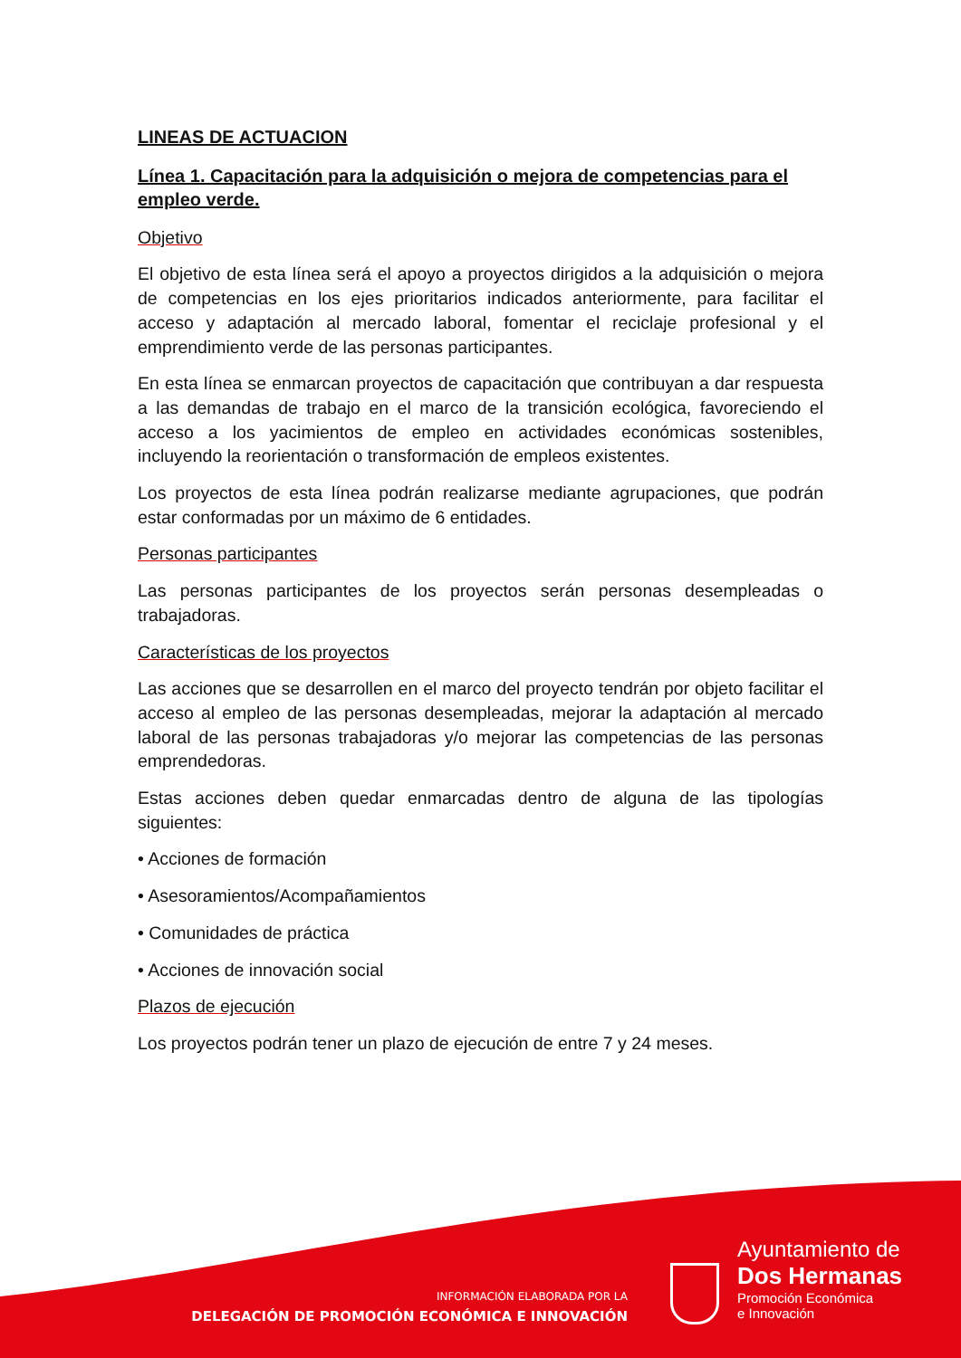LINEAS DE ACTUACION
Línea 1. Capacitación para la adquisición o mejora de competencias para el empleo verde.
Objetivo
El objetivo de esta línea será el apoyo a proyectos dirigidos a la adquisición o mejora de competencias en los ejes prioritarios indicados anteriormente, para facilitar el acceso y adaptación al mercado laboral, fomentar el reciclaje profesional y el emprendimiento verde de las personas participantes.
En esta línea se enmarcan proyectos de capacitación que contribuyan a dar respuesta a las demandas de trabajo en el marco de la transición ecológica, favoreciendo el acceso a los yacimientos de empleo en actividades económicas sostenibles, incluyendo la reorientación o transformación de empleos existentes.
Los proyectos de esta línea podrán realizarse mediante agrupaciones, que podrán estar conformadas por un máximo de 6 entidades.
Personas participantes
Las personas participantes de los proyectos serán personas desempleadas o trabajadoras.
Características de los proyectos
Las acciones que se desarrollen en el marco del proyecto tendrán por objeto facilitar el acceso al empleo de las personas desempleadas, mejorar la adaptación al mercado laboral de las personas trabajadoras y/o mejorar las competencias de las personas emprendedoras.
Estas acciones deben quedar enmarcadas dentro de alguna de las tipologías siguientes:
• Acciones de formación
• Asesoramientos/Acompañamientos
• Comunidades de práctica
• Acciones de innovación social
Plazos de ejecución
Los proyectos podrán tener un plazo de ejecución de entre 7 y 24 meses.
INFORMACIÓN ELABORADA POR LA
DELEGACIÓN DE PROMOCIÓN ECONÓMICA E INNOVACIÓN
Ayuntamiento de
Dos Hermanas
Promoción Económica
e Innovación